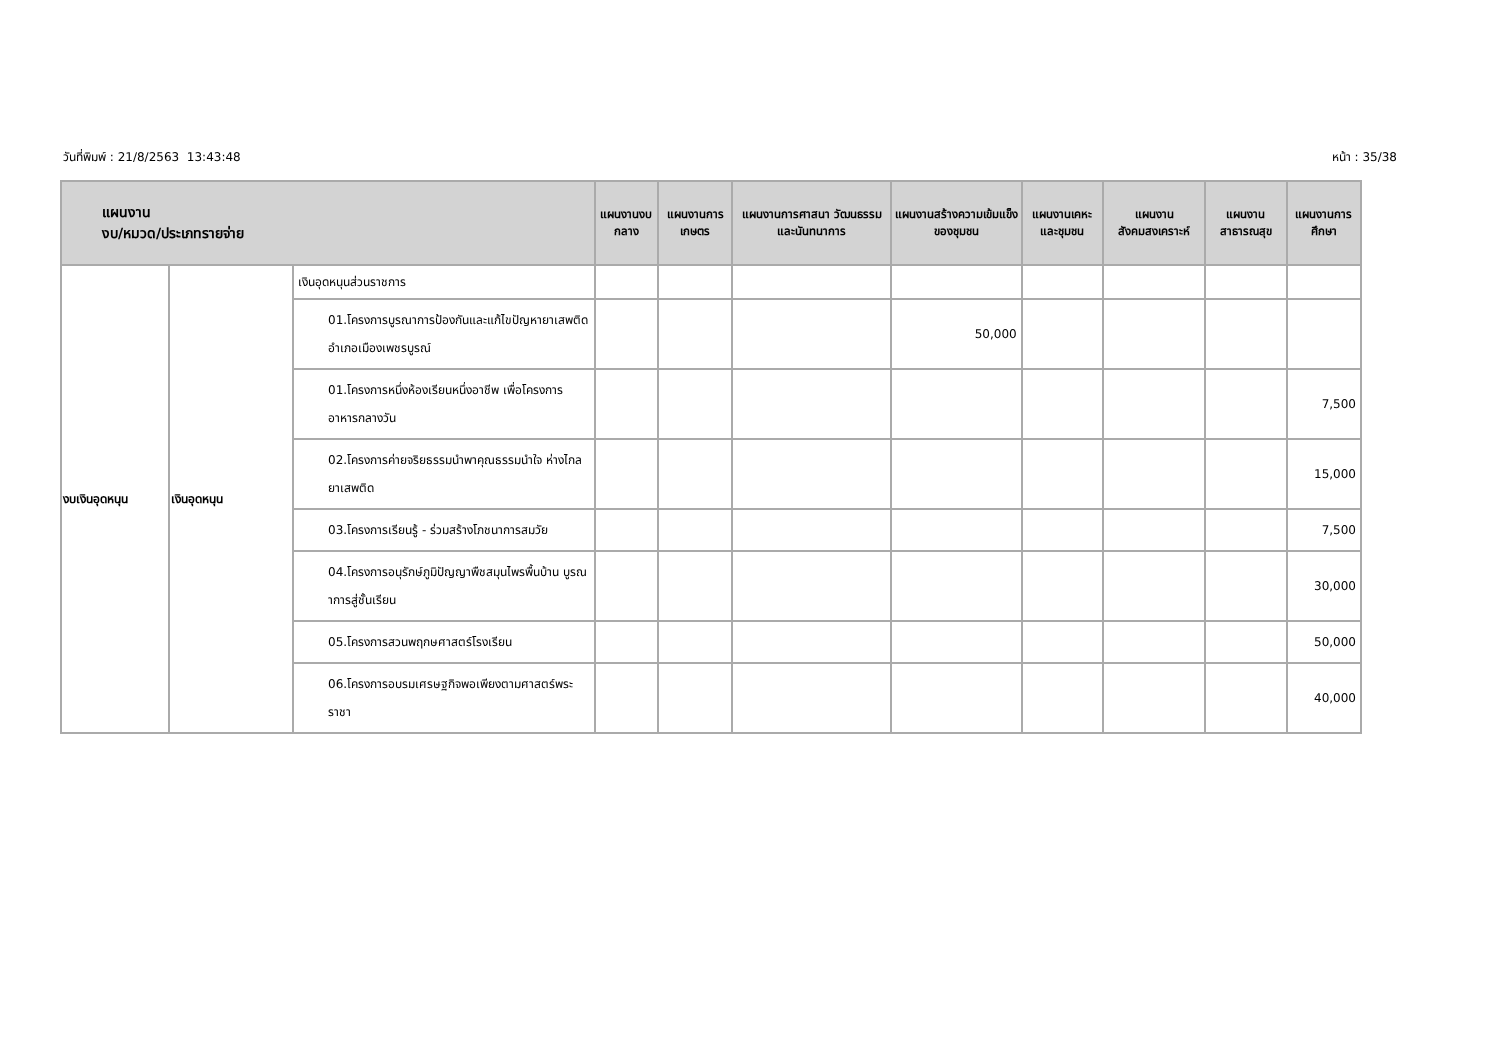วันที่พิมพ์ : 21/8/2563 13:43:48 หน้า : 35/38
| แผนงาน งบ/หมวด/ประเภทรายจ่าย | | | แผนงานงบกลาง | แผนงานการเกษตร | แผนงานการศาสนา วัฒนธรรมและนันทนาการ | แผนงานสร้างความเข้มแข็งของชุมชน | แผนงานเคหะและชุมชน | แผนงานสังคมสงเคราะห์ | แผนงานสาธารณสุข | แผนงานการศึกษา |
| --- | --- | --- | --- | --- | --- | --- | --- | --- | --- | --- |
| งบเงินอุดหนุน | เงินอุดหนุน | เงินอุดหนุนส่วนราชการ | | | | | | | | |
| | | 01.โครงการบูรณาการป้องกันและแก้ไขปัญหายาเสพติดอำเภอเมืองเพชรบูรณ์ | | | | 50,000 | | | | |
| | | 01.โครงการหนึ่งห้องเรียนหนึ่งอาชีพ เพื่อโครงการอาหารกลางวัน | | | | | | | | 7,500 |
| | | 02.โครงการค่ายจริยธรรมนำพาคุณธรรมนำใจ ห่างไกลยาเสพติด | | | | | | | | 15,000 |
| | | 03.โครงการเรียนรู้ - ร่วมสร้างโภชนาการสมวัย | | | | | | | | 7,500 |
| | | 04.โครงการอนุรักษ์ภูมิปัญญาพืชสมุนไพรพื้นบ้าน บูรณาการสู่ชั้นเรียน | | | | | | | | 30,000 |
| | | 05.โครงการสวนพฤกษศาสตร์โรงเรียน | | | | | | | | 50,000 |
| | | 06.โครงการอบรมเศรษฐกิจพอเพียงตามศาสตร์พระราชา | | | | | | | | 40,000 |